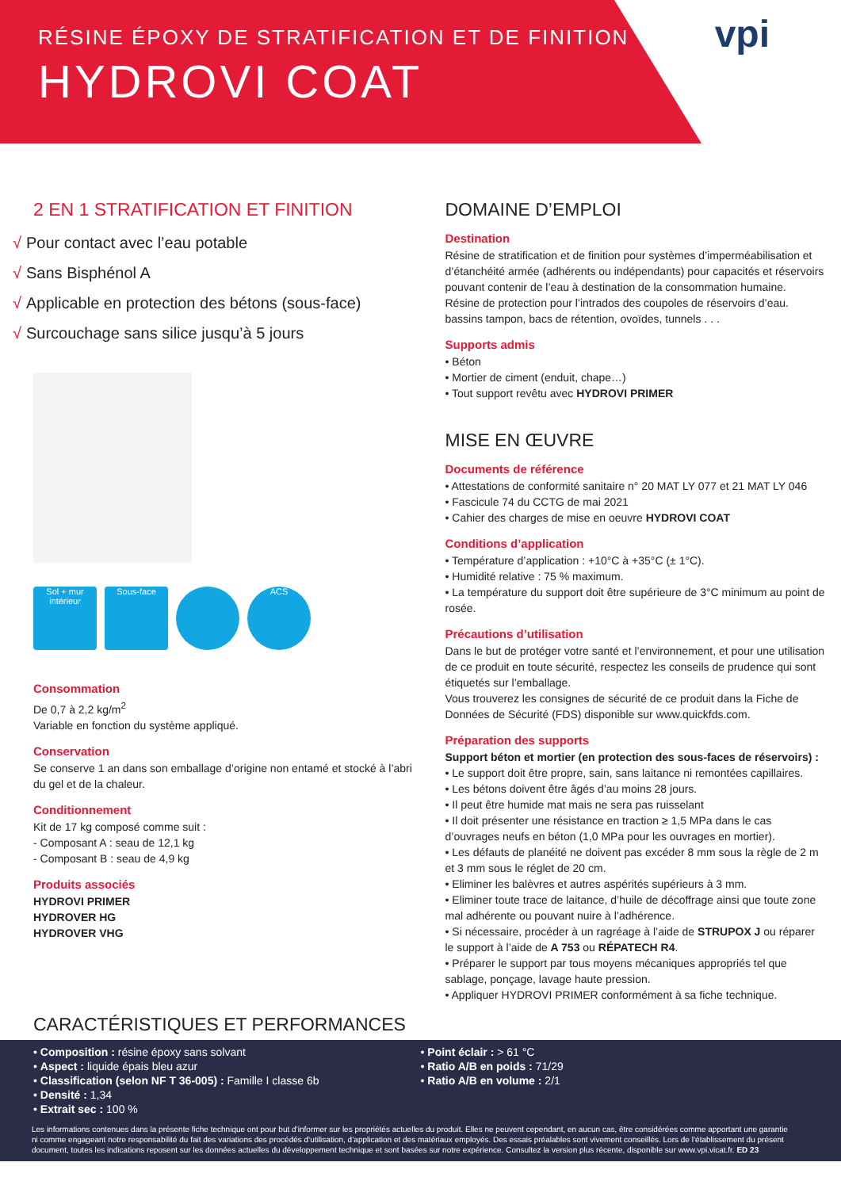RÉSINE ÉPOXY DE STRATIFICATION ET DE FINITION
HYDROVI COAT
vpi
2 EN 1 STRATIFICATION ET FINITION
√ Pour contact avec l’eau potable
√ Sans Bisphénol A
√ Applicable en protection des bétons (sous-face)
√ Surcouchage sans silice jusqu’à 5 jours
Sol + mur
intérieur
Sous-face ACS
Consommation
De 0,7 à 2,2 kg/m<sup>2</sup>
Variable en fonction du système appliqué.
Conservation
Se conserve 1 an dans son emballage d’origine non entamé et stocké à l’abri du gel et de la chaleur.
Conditionnement
Kit de 17 kg composé comme suit :
- Composant A : seau de 12,1 kg
- Composant B : seau de 4,9 kg
Produits associés
HYDROVI PRIMER
HYDROVER HG
HYDROVER VHG
DOMAINE D’EMPLOI
Destination
Résine de stratification et de finition pour systèmes d’imperméabilisation et d’étanchéité armée (adhérents ou indépendants) pour capacités et réservoirs pouvant contenir de l’eau à destination de la consommation humaine.
Résine de protection pour l’intrados des coupoles de réservoirs d’eau. bassins tampon, bacs de rétention, ovoïdes, tunnels . . .
Supports admis
• Béton
• Mortier de ciment (enduit, chape…)
• Tout support revêtu avec HYDROVI PRIMER
MISE EN ŒUVRE
Documents de référence
• Attestations de conformité sanitaire n° 20 MAT LY 077 et 21 MAT LY 046
• Fascicule 74 du CCTG de mai 2021
• Cahier des charges de mise en oeuvre HYDROVI COAT
Conditions d’application
• Température d’application : +10°C à +35°C (± 1°C).
• Humidité relative : 75 % maximum.
• La température du support doit être supérieure de 3°C minimum au point de rosée.
Précautions d’utilisation
Dans le but de protéger votre santé et l’environnement, et pour une utilisation de ce produit en toute sécurité, respectez les conseils de prudence qui sont étiquetés sur l’emballage.
Vous trouverez les consignes de sécurité de ce produit dans la Fiche de Données de Sécurité (FDS) disponible sur www.quickfds.com.
Préparation des supports
Support béton et mortier (en protection des sous-faces de réservoirs) :
• Le support doit être propre, sain, sans laitance ni remontées capillaires.
• Les bétons doivent être âgés d’au moins 28 jours.
• Il peut être humide mat mais ne sera pas ruisselant
• Il doit présenter une résistance en traction ≥ 1,5 MPa dans le cas d’ouvrages neufs en béton (1,0 MPa pour les ouvrages en mortier).
• Les défauts de planéité ne doivent pas excéder 8 mm sous la règle de 2 m et 3 mm sous le réglet de 20 cm.
• Eliminer les balèvres et autres aspérités supérieurs à 3 mm.
• Eliminer toute trace de laitance, d’huile de décoffrage ainsi que toute zone mal adhérente ou pouvant nuire à l’adhérence.
• Si nécessaire, procéder à un ragréage à l’aide de STRUPOX J ou réparer le support à l’aide de A 753 ou RÉPATECH R4.
• Préparer le support par tous moyens mécaniques appropriés tel que sablage, ponçage, lavage haute pression.
• Appliquer HYDROVI PRIMER conformément à sa fiche technique.
CARACTÉRISTIQUES ET PERFORMANCES
• Composition : résine époxy sans solvant
• Aspect : liquide épais bleu azur
• Classification (selon NF T 36-005) : Famille I classe 6b
• Densité : 1,34
• Extrait sec : 100 %
• Point éclair : > 61 °C
• Ratio A/B en poids : 71/29
• Ratio A/B en volume : 2/1
Les informations contenues dans la présente fiche technique ont pour but d’informer sur les propriétés actuelles du produit. Elles ne peuvent cependant, en aucun cas, être considérées comme apportant une garantie ni comme engageant notre responsabilité du fait des variations des procédés d’utilisation, d’application et des matériaux employés. Des essais préalables sont vivement conseillés. Lors de l’établissement du présent document, toutes les indications reposent sur les données actuelles du développement technique et sont basées sur notre expérience. Consultez la version plus récente, disponible sur www.vpi.vicat.fr. ED 23